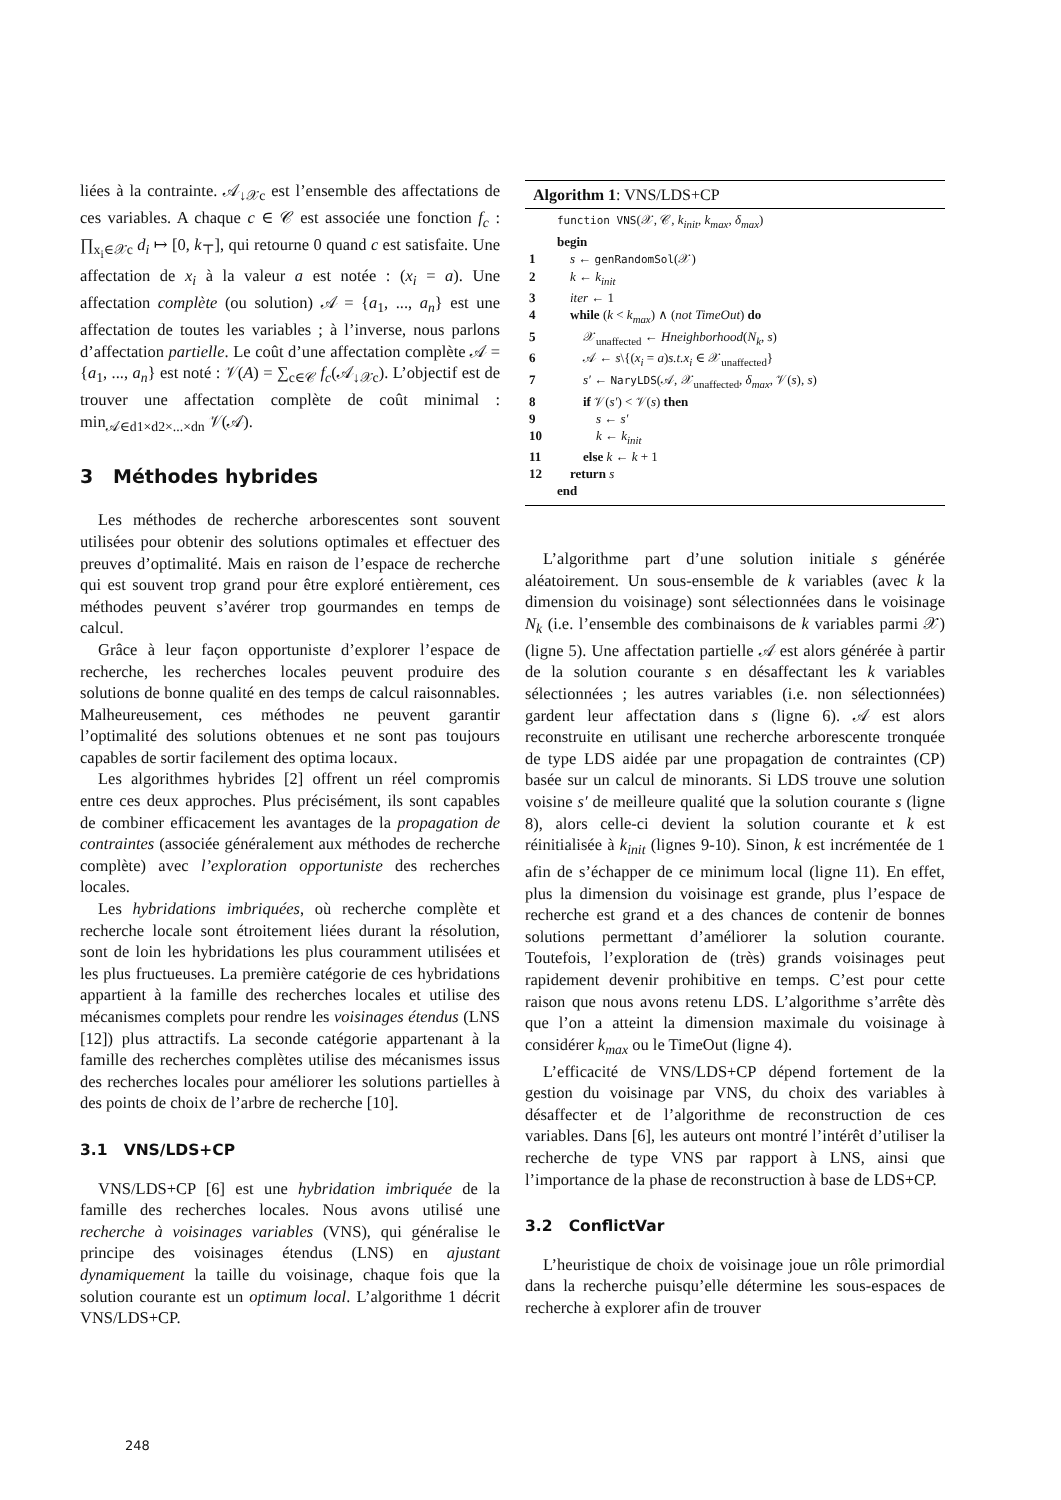liées à la contrainte. 𝒜<sub>↓𝒳c</sub> est l’ensemble des affectations de ces variables. A chaque c ∈ 𝒞 est associée une fonction f<sub>c</sub> : ∏<sub>x<sub>i</sub>∈𝒳c</sub> d<sub>i</sub> ↦ [0, k<sub>⊤</sub>], qui retourne 0 quand c est satisfaite. Une affectation de x<sub>i</sub> à la valeur a est notée : (x<sub>i</sub> = a). Une affectation complète (ou solution) 𝒜 = {a<sub>1</sub>, ..., a<sub>n</sub>} est une affectation de toutes les variables ; à l’inverse, nous parlons d’affectation partielle. Le coût d’une affectation complète 𝒜 = {a<sub>1</sub>, ..., a<sub>n</sub>} est noté : 𝒱(A) = ∑<sub>c∈𝒞</sub> f<sub>c</sub>(𝒜<sub>↓𝒳c</sub>). L’objectif est de trouver une affectation complète de coût minimal : min<sub>𝒜∈d1×d2×...×dn</sub> 𝒱(𝒜).
3 Méthodes hybrides
Les méthodes de recherche arborescentes sont souvent utilisées pour obtenir des solutions optimales et effectuer des preuves d’optimalité. Mais en raison de l’espace de recherche qui est souvent trop grand pour être exploré entièrement, ces méthodes peuvent s’avérer trop gourmandes en temps de calcul.
Grâce à leur façon opportuniste d’explorer l’espace de recherche, les recherches locales peuvent produire des solutions de bonne qualité en des temps de calcul raisonnables. Malheureusement, ces méthodes ne peuvent garantir l’optimalité des solutions obtenues et ne sont pas toujours capables de sortir facilement des optima locaux.
Les algorithmes hybrides [2] offrent un réel compromis entre ces deux approches. Plus précisément, ils sont capables de combiner efficacement les avantages de la propagation de contraintes (associée généralement aux méthodes de recherche complète) avec l’exploration opportuniste des recherches locales.
Les hybridations imbriquées, où recherche complète et recherche locale sont étroitement liées durant la résolution, sont de loin les hybridations les plus couramment utilisées et les plus fructueuses. La première catégorie de ces hybridations appartient à la famille des recherches locales et utilise des mécanismes complets pour rendre les voisinages étendus (LNS [12]) plus attractifs. La seconde catégorie appartenant à la famille des recherches complètes utilise des mécanismes issus des recherches locales pour améliorer les solutions partielles à des points de choix de l’arbre de recherche [10].
3.1 VNS/LDS+CP
VNS/LDS+CP [6] est une hybridation imbriquée de la famille des recherches locales. Nous avons utilisé une recherche à voisinages variables (VNS), qui généralise le principe des voisinages étendus (LNS) en ajustant dynamiquement la taille du voisinage, chaque fois que la solution courante est un optimum local. L’algorithme 1 décrit VNS/LDS+CP.
Algorithm 1: VNS/LDS+CP
| | function VNS (𝒳, 𝒞, k<sub>init</sub> , k<sub>max</sub> , δ<sub>max</sub> ) |
| | begin |
| 1 | s ← genRandomSol (𝒳) |
| 2 | k ← k<sub>init</sub> |
| 3 | iter ← 1 |
| 4 | while ( k < k<sub>max</sub> ) ∧ ( not TimeOut ) do |
| 5 | 𝒳<sub>unaffected</sub> ← Hneighborhood ( N<sub>k</sub> , s ) |
| 6 | 𝒜 ← s \{( x<sub>i</sub> = a ) s.t.x<sub>i</sub> ∈ 𝒳<sub>unaffected</sub>} |
| 7 | s′ ← NaryLDS (𝒜, 𝒳<sub>unaffected</sub>, δ<sub>max</sub> , 𝒱( s ), s ) |
| 8 | if 𝒱( s′ ) < 𝒱( s ) then |
| 9 | s ← s′ |
| 10 | k ← k<sub>init</sub> |
| 11 | else k ← k + 1 |
| 12 | return s |
| | end |
L’algorithme part d’une solution initiale s générée aléatoirement. Un sous-ensemble de k variables (avec k la dimension du voisinage) sont sélectionnées dans le voisinage N<sub>k</sub> (i.e. l’ensemble des combinaisons de k variables parmi 𝒳)(ligne 5). Une affectation partielle 𝒜 est alors générée à partir de la solution courante s en désaffectant les k variables sélectionnées ; les autres variables (i.e. non sélectionnées) gardent leur affectation dans s (ligne 6). 𝒜 est alors reconstruite en utilisant une recherche arborescente tronquée de type LDS aidée par une propagation de contraintes (CP) basée sur un calcul de minorants. Si LDS trouve une solution voisine s′ de meilleure qualité que la solution courante s (ligne 8), alors celle-ci devient la solution courante et k est réinitialisée à k<sub>init</sub> (lignes 9-10). Sinon, k est incrémentée de 1 afin de s’échapper de ce minimum local (ligne 11). En effet, plus la dimension du voisinage est grande, plus l’espace de recherche est grand et a des chances de contenir de bonnes solutions permettant d’améliorer la solution courante. Toutefois, l’exploration de (très) grands voisinages peut rapidement devenir prohibitive en temps. C’est pour cette raison que nous avons retenu LDS. L’algorithme s’arrête dès que l’on a atteint la dimension maximale du voisinage à considérer k<sub>max</sub> ou le TimeOut (ligne 4).
L’efficacité de VNS/LDS+CP dépend fortement de la gestion du voisinage par VNS, du choix des variables à désaffecter et de l’algorithme de reconstruction de ces variables. Dans [6], les auteurs ont montré l’intérêt d’utiliser la recherche de type VNS par rapport à LNS, ainsi que l’importance de la phase de reconstruction à base de LDS+CP.
3.2 ConflictVar
L’heuristique de choix de voisinage joue un rôle primordial dans la recherche puisqu’elle détermine les sous-espaces de recherche à explorer afin de trouver
248